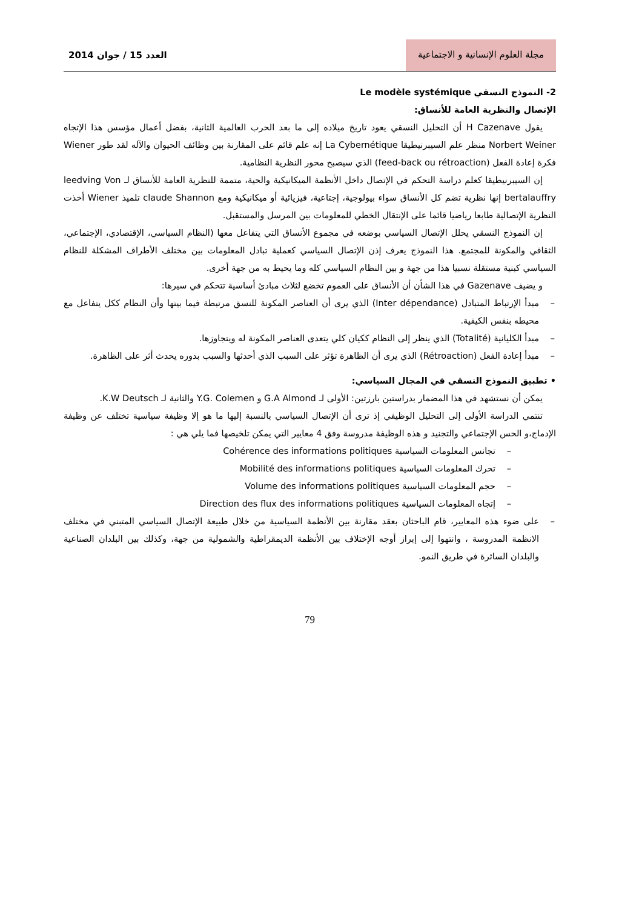مجلة العلوم الإنسانية و الاجتماعية
العدد 15 / جوان 2014
2- النموذج النسقي Le modèle systémique
الإتصال والنظرية العامة للأنساق:
يقول H Cazenave أن التحليل النسقي يعود تاريخ ميلاده إلى ما بعد الحرب العالمية الثانية، بفضل أعمال مؤسس هذا الإتجاه Norbert Weiner منظر علم السيبرنيطيقا La Cybernétique إنه علم قائم على المقارنة بين وظائف الحيوان والآله لقد طور Wiener فكرة إعادة الفعل (feed-back ou rétroaction) الذي سيصبح محور النظرية النظامية.
إن السيبرنيطيقا كعلم دراسة التحكم في الإتصال داخل الأنظمة الميكانيكية والحية، متممة للنظرية العامة للأنساق لـ leedving Von bertalauffry إنها نظرية تضم كل الأنساق سواء بيولوجية، إجتاعية، فيزيائية أو ميكانيكية ومع claude Shannon تلميذ Wiener أخذت النظرية الإتصالية طابعا رياضيا قائما على الإنتقال الخطي للمعلومات بين المرسل والمستقبل.
إن النموذج النسقي يحلل الإتصال السياسي بوضعه في مجموع الأنساق التي يتفاعل معها (النظام السياسي، الإقتصادي، الإجتماعي، الثقافي والمكونة للمجتمع. هذا النموذج يعرف إذن الإتصال السياسي كعملية تبادل المعلومات بين مختلف الأطراف المشكلة للنظام السياسي كبنية مستقلة نسبيا هذا من جهة و بين النظام السياسي كله وما يحيط به من جهة أخرى.
و يضيف Gazenave في هذا الشأن أن الأنساق على العموم تخضع لثلاث مبادئ أساسية تتحكم في سيرها:
– مبدأ الإرتباط المتبادل (Inter dépendance) الذي يرى أن العناصر المكونة للنسق مرتبطة فيما بينها وأن النظام ككل يتفاعل مع محيطه بنفس الكيفية.
– مبدأ الكليانية (Totalité) الذي ينظر إلى النظام ككيان كلي يتعدى العناصر المكونة له ويتجاوزها.
– مبدأ إعادة الفعل (Rétroaction) الذي يرى أن الظاهرة تؤثر على السبب الذي أحدثها والسبب بدوره يحدث أثر على الظاهرة.
• تطبيق النموذج النسقي في المجال السياسي:
يمكن أن نستشهد في هذا المضمار بدراستين بارزتين: الأولى لـ G.A Almond و Y.G. Colemen والثانية لـ K.W Deutsch.
تنتمي الدراسة الأولى إلى التحليل الوظيفي إذ ترى أن الإتصال السياسي بالنسبة إليها ما هو إلا وظيفة سياسية تختلف عن وظيفة الإدماج،و الحس الإجتماعي والتجنيد و هذه الوظيفة مدروسة وفق 4 معايير التي يمكن تلخيصها فما يلي هي :
– تجانس المعلومات السياسية Cohérence des informations politiques
– تحرك المعلومات السياسية Mobilité des informations politiques
– حجم المعلومات السياسية Volume des informations politiques
– إتجاه المعلومات السياسية Direction des flux des informations politiques
– على ضوء هذه المعايير، قام الباحثان بعقد مقارنة بين الأنظمة السياسية من خلال طبيعة الإتصال السياسي المتبني في مختلف الانظمة المدروسة ، وانتهوا إلى إبراز أوجه الإختلاف بين الأنظمة الديمقراطية والشمولية من جهة، وكذلك بين البلدان الصناعية والبلدان السائرة في طريق النمو.
79